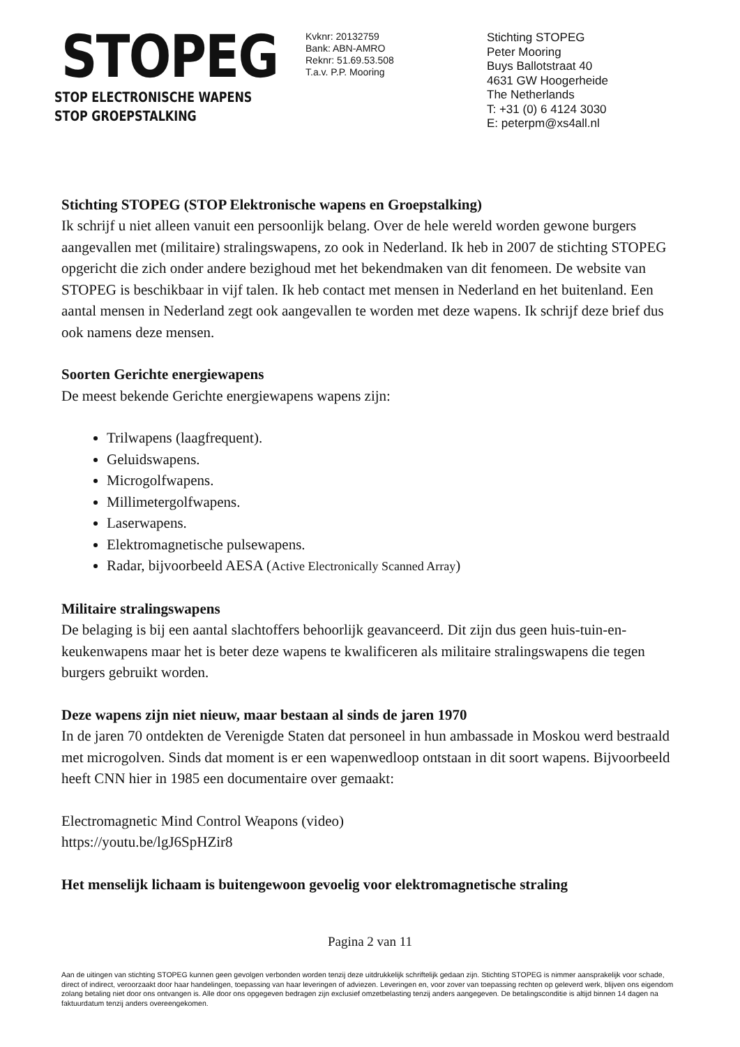STOPEG
STOP ELECTRONISCHE WAPENS
STOP GROEPSTALKING
Kvknr: 20132759
Bank: ABN-AMRO
Reknr: 51.69.53.508
T.a.v. P.P. Mooring
Stichting STOPEG
Peter Mooring
Buys Ballotstraat 40
4631 GW Hoogerheide
The Netherlands
T: +31 (0) 6 4124 3030
E: peterpm@xs4all.nl
Stichting STOPEG (STOP Elektronische wapens en Groepstalking)
Ik schrijf u niet alleen vanuit een persoonlijk belang. Over de hele wereld worden gewone burgers aangevallen met (militaire) stralingswapens, zo ook in Nederland. Ik heb in 2007 de stichting STOPEG opgericht die zich onder andere bezighoud met het bekendmaken van dit fenomeen. De website van STOPEG is beschikbaar in vijf talen. Ik heb contact met mensen in Nederland en het buitenland. Een aantal mensen in Nederland zegt ook aangevallen te worden met deze wapens. Ik schrijf deze brief dus ook namens deze mensen.
Soorten Gerichte energiewapens
De meest bekende Gerichte energiewapens wapens zijn:
Trilwapens (laagfrequent).
Geluidswapens.
Microgolfwapens.
Millimetergolfwapens.
Laserwapens.
Elektromagnetische pulsewapens.
Radar, bijvoorbeeld AESA (Active Electronically Scanned Array)
Militaire stralingswapens
De belaging is bij een aantal slachtoffers behoorlijk geavanceerd. Dit zijn dus geen huis-tuin-en-keukenwapens maar het is beter deze wapens te kwalificeren als militaire stralingswapens die tegen burgers gebruikt worden.
Deze wapens zijn niet nieuw, maar bestaan al sinds de jaren 1970
In de jaren 70 ontdekten de Verenigde Staten dat personeel in hun ambassade in Moskou werd bestraald met microgolven. Sinds dat moment is er een wapenwedloop ontstaan in dit soort wapens. Bijvoorbeeld heeft CNN hier in 1985 een documentaire over gemaakt:
Electromagnetic Mind Control Weapons (video)
https://youtu.be/lgJ6SpHZir8
Het menselijk lichaam is buitengewoon gevoelig voor elektromagnetische straling
Pagina 2 van 11
Aan de uitingen van stichting STOPEG kunnen geen gevolgen verbonden worden tenzij deze uitdrukkelijk schriftelijk gedaan zijn. Stichting STOPEG is nimmer aansprakelijk voor schade, direct of indirect, veroorzaakt door haar handelingen, toepassing van haar leveringen of adviezen. Leveringen en, voor zover van toepassing rechten op geleverd werk, blijven ons eigendom zolang betaling niet door ons ontvangen is. Alle door ons opgegeven bedragen zijn exclusief omzetbelasting tenzij anders aangegeven. De betalingsconditie is altijd binnen 14 dagen na faktuurdatum tenzij anders overeengekomen.